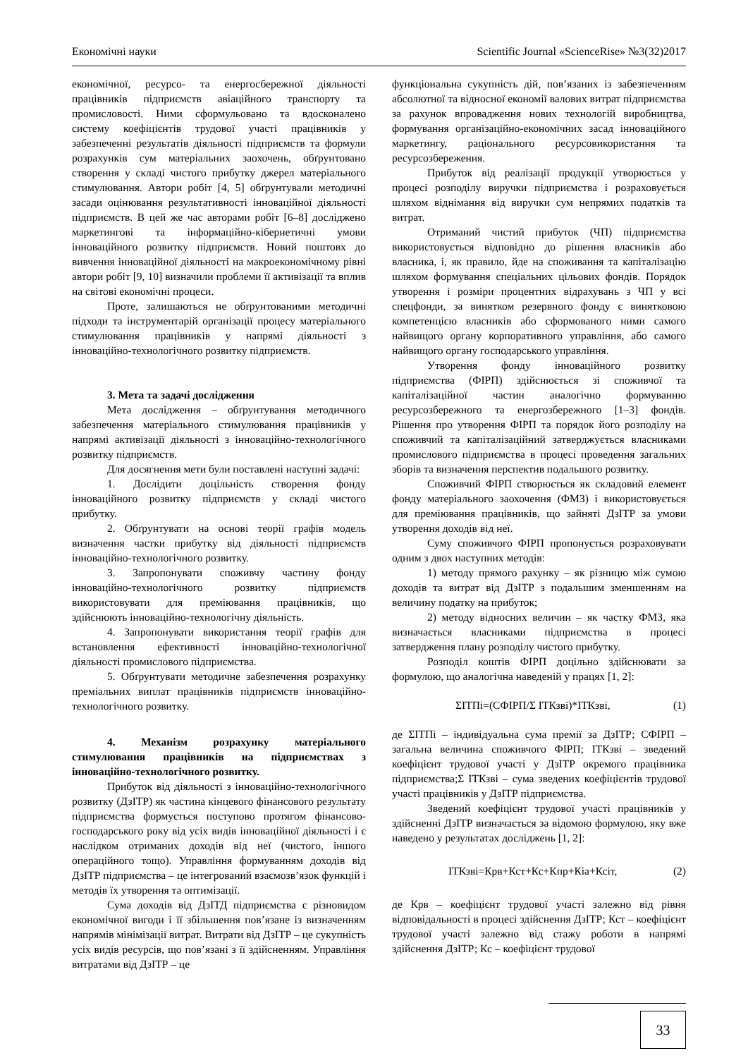Економічні науки Scientific Journal «ScienceRise» №3(32)2017
економічної, ресурсо- та енергосбережної діяльності працівників підприємств авіаційного транспорту та промисловості. Ними сформульовано та вдосконалено систему коефіцієнтів трудової участі працівників у забезпеченні результатів діяльності підприємств та формули розрахунків сум матеріальних заохочень, обґрунтовано створення у складі чистого прибутку джерел матеріального стимулювання. Автори робіт [4, 5] обґрунтували методичні засади оцінювання результативності інноваційної діяльності підприємств. В цей же час авторами робіт [6–8] досліджено маркетингові та інформаційно-кібернетичні умови інноваційного розвитку підприємств. Новий поштовх до вивчення інноваційної діяльності на макроекономічному рівні автори робіт [9, 10] визначили проблеми її активізації та вплив на світові економічні процеси.
Проте, залишаються не обґрунтованими методичні підходи та інструментарій організації процесу матеріального стимулювання працівників у напрямі діяльності з інноваційно-технологічного розвитку підприємств.
3. Мета та задачі дослідження
Мета дослідження – обґрунтування методичного забезпечення матеріального стимулювання працівників у напрямі активізації діяльності з інноваційно-технологічного розвитку підприємств.
Для досягнення мети були поставлені наступні задачі:
1. Дослідити доцільність створення фонду інноваційного розвитку підприємств у складі чистого прибутку.
2. Обґрунтувати на основі теорії графів модель визначення частки прибутку від діяльності підприємств інноваційно-технологічного розвитку.
3. Запропонувати споживчу частину фонду інноваційно-технологічного розвитку підприємств використовувати для преміювання працівників, що здійснюють інноваційно-технологічну діяльність.
4. Запропонувати використання теорії графів для встановлення ефективності інноваційно-технологічної діяльності промислового підприємства.
5. Обґрунтувати методичне забезпечення розрахунку преміальних виплат працівників підприємств інноваційно-технологічного розвитку.
4. Механізм розрахунку матеріального стимулювання працівників на підприємствах з інноваційно-технологічного розвитку.
Прибуток від діяльності з інноваційно-технологічного розвитку (ДзІТР) як частина кінцевого фінансового результату підприємства формується поступово протягом фінансово-господарського року від усіх видів інноваційної діяльності і є наслідком отриманих доходів від неї (чистого, іншого операційного тощо). Управління формуванням доходів від ДзІТР підприємства – це інтегрований взаємозв’язок функцій і методів їх утворення та оптимізації.
Сума доходів від ДзІТД підприємства є різновидом економічної вигоди і її збільшення пов’язане із визначенням напрямів мінімізації витрат. Витрати від ДзІТР – це сукупність усіх видів ресурсів, що пов’язані з її здійсненням. Управління витратами від ДзІТР – це
функціональна сукупність дій, пов’язаних із забезпеченням абсолютної та відносної економії валових витрат підприємства за рахунок впровадження нових технологій виробництва, формування організаційно-економічних засад інноваційного маркетингу, раціонального ресурсовикористання та ресурсозбереження.
Прибуток від реалізації продукції утворюється у процесі розподілу виручки підприємства і розраховується шляхом віднімання від виручки сум непрямих податків та витрат.
Отриманий чистий прибуток (ЧП) підприємства використовується відповідно до рішення власників або власника, і, як правило, йде на споживання та капіталізацію шляхом формування спеціальних цільових фондів. Порядок утворення і розміри процентних відрахувань з ЧП у всі спецфонди, за винятком резервного фонду є винятковою компетенцією власників або сформованого ними самого найвищого органу корпоративного управління, або самого найвищого органу господарського управління.
Утворення фонду інноваційного розвитку підприємства (ФІРП) здійснюється зі споживчої та капіталізаційної частин аналогічно формуванню ресурсозбережного та енергозбережного [1–3] фондів. Рішення про утворення ФІРП та порядок його розподілу на споживчий та капіталізаційний затверджується власниками промислового підприємства в процесі проведення загальних зборів та визначення перспектив подальшого розвитку.
Споживчий ФІРП створюється як складовий елемент фонду матеріального заохочення (ФМЗ) і використовується для преміювання працівників, що зайняті ДзІТР за умови утворення доходів від неї.
Суму споживчого ФІРП пропонується розраховувати одним з двох наступних методів:
1) методу прямого рахунку – як різницю між сумою доходів та витрат від ДзІТР з подальшим зменшенням на величину податку на прибуток;
2) методу відносних величин – як частку ФМЗ, яка визначається власниками підприємства в процесі затвердження плану розподілу чистого прибутку.
Розподіл коштів ФІРП доцільно здійснювати за формулою, що аналогічна наведеній у працях [1, 2]:
ΣІТПі=(СФІРП/Σ ІТКзві)*ІТКзві, (1)
де ΣІТПі – індивідуальна сума премії за ДзІТР; СФІРП – загальна величина споживчого ФІРП; ІТКзві – зведений коефіцієнт трудової участі у ДзІТР окремого працівника підприємства;Σ ІТКзві – сума зведених коефіцієнтів трудової участі працівників у ДзІТР підприємства.
Зведений коефіцієнт трудової участі працівників у здійсненні ДзІТР визначається за відомою формулою, яку вже наведено у результатах досліджень [1, 2]:
ІТКзві=Крв+Кст+Кс+Кпр+Кіа+Ксіт, (2)
де Крв – коефіцієнт трудової участі залежно від рівня відповідальності в процесі здійснення ДзІТР; Кст – коефіцієнт трудової участі залежно від стажу роботи в напрямі здійснення ДзІТР; Кс – коефіцієнт трудової
33